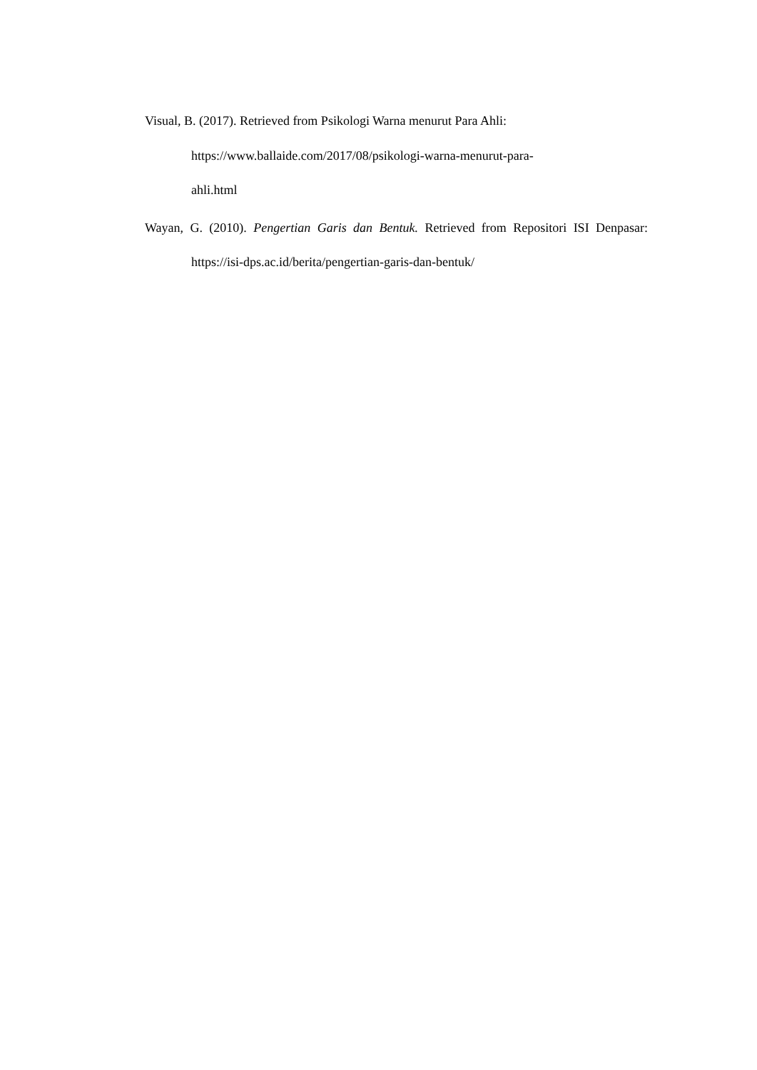Visual, B. (2017). Retrieved from Psikologi Warna menurut Para Ahli:
https://www.ballaide.com/2017/08/psikologi-warna-menurut-para-
ahli.html
Wayan, G. (2010). Pengertian Garis dan Bentuk. Retrieved from Repositori ISI Denpasar: https://isi-dps.ac.id/berita/pengertian-garis-dan-bentuk/